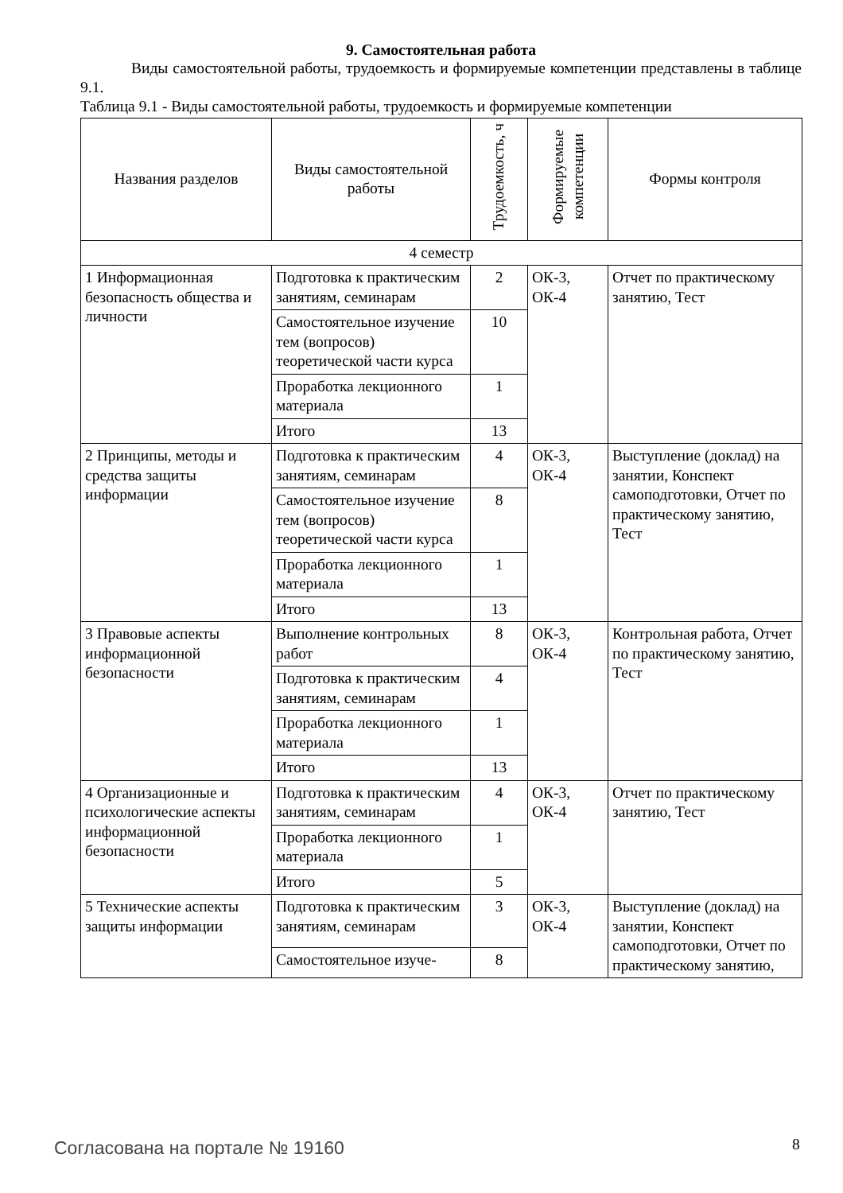9. Самостоятельная работа
Виды самостоятельной работы, трудоемкость и формируемые компетенции представлены в таблице 9.1.
Таблица 9.1 - Виды самостоятельной работы, трудоемкость и формируемые компетенции
| Названия разделов | Виды самостоятельной работы | Трудоемкость, ч | Формируемые компетенции | Формы контроля |
| --- | --- | --- | --- | --- |
| 4 семестр | | | | |
| 1 Информационная безопасность общества и личности | Подготовка к практическим занятиям, семинарам | 2 | ОК-3, ОК-4 | Отчет по практическому занятию, Тест |
| | Самостоятельное изучение тем (вопросов) теоретической части курса | 10 | | |
| | Проработка лекционного материала | 1 | | |
| | Итого | 13 | | |
| 2 Принципы, методы и средства защиты информации | Подготовка к практическим занятиям, семинарам | 4 | ОК-3, ОК-4 | Выступление (доклад) на занятии, Конспект самоподготовки, Отчет по практическому занятию, Тест |
| | Самостоятельное изучение тем (вопросов) теоретической части курса | 8 | | |
| | Проработка лекционного материала | 1 | | |
| | Итого | 13 | | |
| 3 Правовые аспекты информационной безопасности | Выполнение контрольных работ | 8 | ОК-3, ОК-4 | Контрольная работа, Отчет по практическому занятию, Тест |
| | Подготовка к практическим занятиям, семинарам | 4 | | |
| | Проработка лекционного материала | 1 | | |
| | Итого | 13 | | |
| 4 Организационные и психологические аспекты информационной безопасности | Подготовка к практическим занятиям, семинарам | 4 | ОК-3, ОК-4 | Отчет по практическому занятию, Тест |
| | Проработка лекционного материала | 1 | | |
| | Итого | 5 | | |
| 5 Технические аспекты защиты информации | Подготовка к практическим занятиям, семинарам | 3 | ОК-3, ОК-4 | Выступление (доклад) на занятии, Конспект самоподготовки, Отчет по практическому занятию, |
| | Самостоятельное изуче- | 8 | | |
Согласована на портале № 19160 8